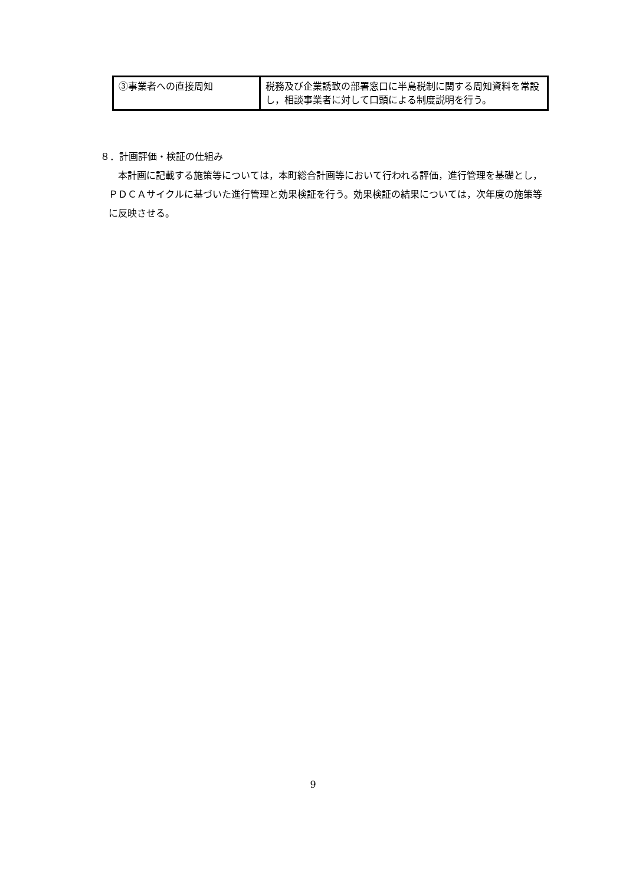| ③事業者への直接周知 | 税務及び企業誘致の部署窓口に半島税制に関する周知資料を常設し，相談事業者に対して口頭による制度説明を行う。 |
８．計画評価・検証の仕組み
本計画に記載する施策等については，本町総合計画等において行われる評価，進行管理を基礎とし，ＰＤＣＡサイクルに基づいた進行管理と効果検証を行う。効果検証の結果については，次年度の施策等に反映させる。
9